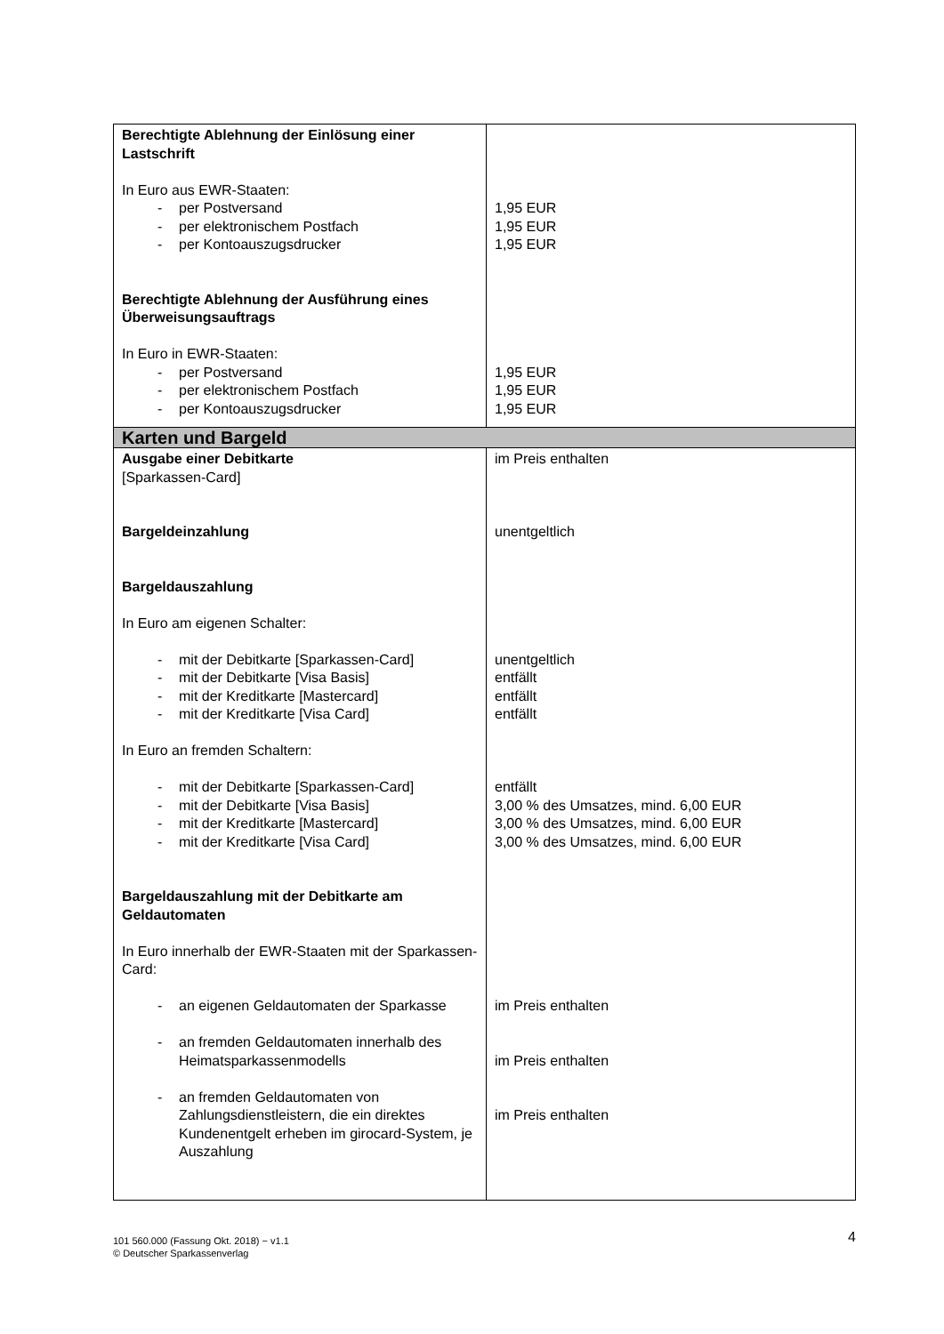| Berechtigte Ablehnung der Einlösung einer Lastschrift In Euro aus EWR-Staaten: - per Postversand - per elektronischem Postfach - per Kontoauszugsdrucker Berechtigte Ablehnung der Ausführung eines Überweisungsauftrags In Euro in EWR-Staaten: - per Postversand - per elektronischem Postfach - per Kontoauszugsdrucker | 1,95 EUR 1,95 EUR 1,95 EUR 1,95 EUR 1,95 EUR 1,95 EUR |
| Karten und Bargeld | |
| Ausgabe einer Debitkarte [Sparkassen-Card] Bargeldeinzahlung Bargeldauszahlung In Euro am eigenen Schalter: - mit der Debitkarte [Sparkassen-Card] - mit der Debitkarte [Visa Basis] - mit der Kreditkarte [Mastercard] - mit der Kreditkarte [Visa Card] In Euro an fremden Schaltern: - mit der Debitkarte [Sparkassen-Card] - mit der Debitkarte [Visa Basis] - mit der Kreditkarte [Mastercard] - mit der Kreditkarte [Visa Card] Bargeldauszahlung mit der Debitkarte am Geldautomaten In Euro innerhalb der EWR-Staaten mit der Sparkassen-Card: - an eigenen Geldautomaten der Sparkasse - an fremden Geldautomaten innerhalb des Heimatsparkassenmodells - an fremden Geldautomaten von Zahlungsdienstleistern, die ein direktes Kundenentgelt erheben im girocard-System, je Auszahlung | im Preis enthalten unentgeltlich unentgeltlich entfällt entfällt entfällt entfällt 3,00 % des Umsatzes, mind. 6,00 EUR 3,00 % des Umsatzes, mind. 6,00 EUR 3,00 % des Umsatzes, mind. 6,00 EUR im Preis enthalten im Preis enthalten im Preis enthalten |
101 560.000 (Fassung Okt. 2018) − v1.1
© Deutscher Sparkassenverlag
4